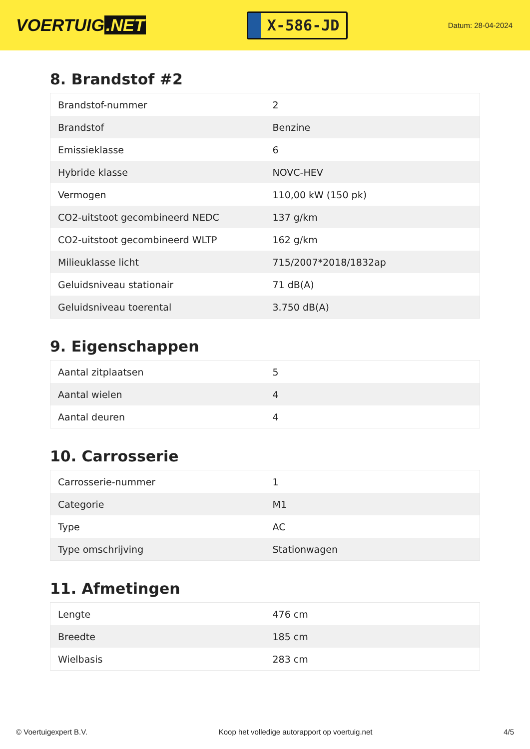VOERTUIG.NET
X-586-JD
Datum: 28-04-2024
8. Brandstof #2
| Brandstof-nummer | 2 |
| Brandstof | Benzine |
| Emissieklasse | 6 |
| Hybride klasse | NOVC-HEV |
| Vermogen | 110,00 kW (150 pk) |
| CO2-uitstoot gecombineerd NEDC | 137 g/km |
| CO2-uitstoot gecombineerd WLTP | 162 g/km |
| Milieuklasse licht | 715/2007*2018/1832ap |
| Geluidsniveau stationair | 71 dB(A) |
| Geluidsniveau toerental | 3.750 dB(A) |
9. Eigenschappen
| Aantal zitplaatsen | 5 |
| Aantal wielen | 4 |
| Aantal deuren | 4 |
10. Carrosserie
| Carrosserie-nummer | 1 |
| Categorie | M1 |
| Type | AC |
| Type omschrijving | Stationwagen |
11. Afmetingen
| Lengte | 476 cm |
| Breedte | 185 cm |
| Wielbasis | 283 cm |
© Voertuigexpert B.V. Koop het volledige autorapport op voertuig.net 4/5